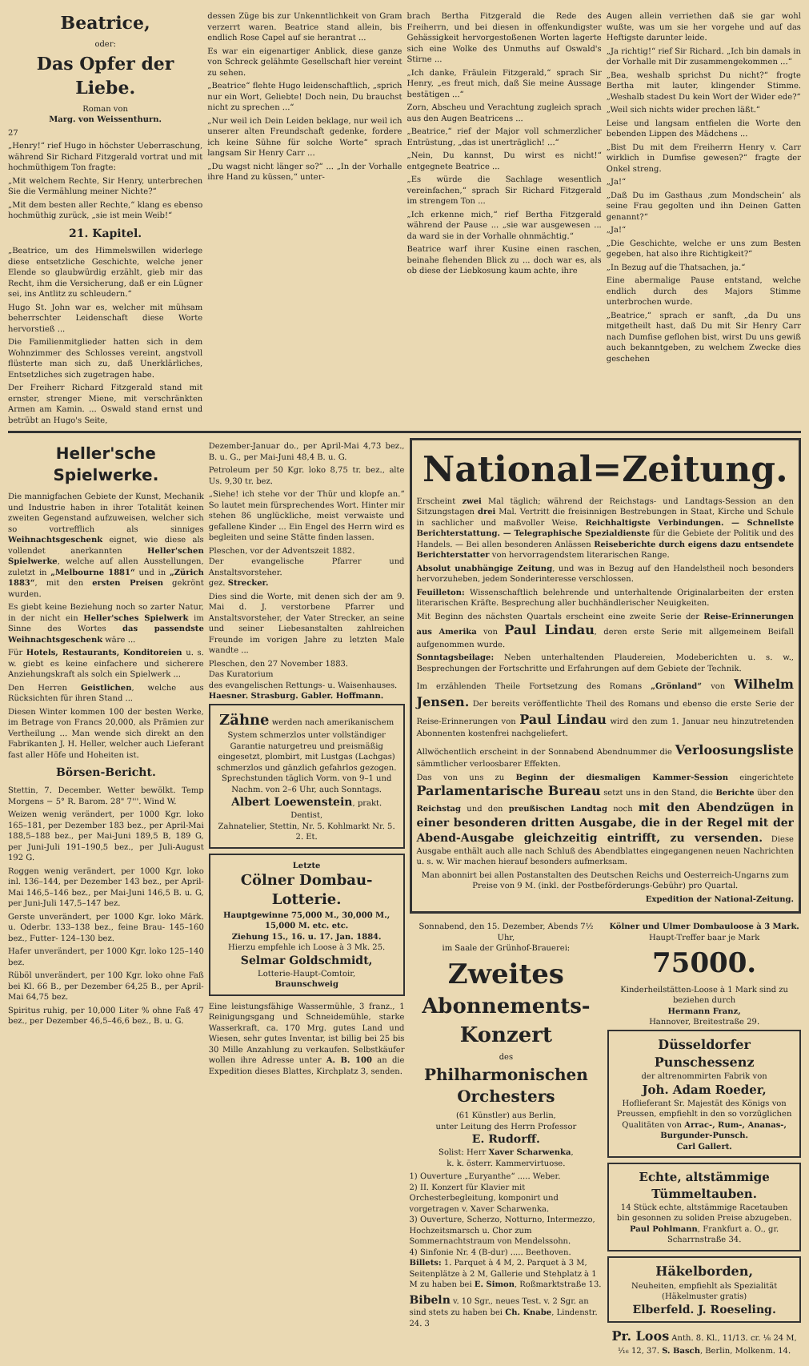Beatrice,
oder:
Das Opfer der Liebe.
Roman von
Marg. von Weissenthurn.
27
„Henry!“ rief Hugo in höchster Ueberraschung, während Sir Richard Fitzgerald vortrat und mit hochmüthigem Ton fragte:
„Mit welchem Rechte, Sir Henry, unterbrechen Sie die Vermählung meiner Nichte?“
„Mit dem besten aller Rechte,“ klang es ebenso hochmüthig zurück, „sie ist mein Weib!“
21. Kapitel.
„Beatrice, um des Himmelswillen widerlege diese entsetzliche Geschichte, welche jener Elende so glaubwürdig erzählt, gieb mir das Recht, ihm die Versicherung, daß er ein Lügner sei, ins Antlitz zu schleudern.“
Hugo St. John war es, welcher mit mühsam beherrschter Leidenschaft diese Worte hervorstieß ...
Die Familienmitglieder hatten sich in dem Wohnzimmer des Schlosses vereint, angstvoll flüsterte man sich zu, daß Unerklärliches, Entsetzliches sich zugetragen habe.
Der Freiherr Richard Fitzgerald stand mit ernster, strenger Miene, mit verschränkten Armen am Kamin. ... Oswald stand ernst und betrübt an Hugo's Seite,
dessen Züge bis zur Unkenntlichkeit von Gram verzerrt waren. Beatrice stand allein, bis endlich Rose Capel auf sie herantrat ...
Es war ein eigenartiger Anblick, diese ganze von Schreck gelähmte Gesellschaft hier vereint zu sehen.
„Beatrice“ flehte Hugo leidenschaftlich, „sprich nur ein Wort, Geliebte! Doch nein, Du brauchst nicht zu sprechen ...“
„Nur weil ich Dein Leiden beklage, nur weil ich unserer alten Freundschaft gedenke, fordere ich keine Sühne für solche Worte“ sprach langsam Sir Henry Carr ...
„Du wagst nicht länger so?“ ... „In der Vorhalle ihre Hand zu küssen,“ unter-
brach Bertha Fitzgerald die Rede des Freiherrn, und bei diesen in offenkundigster Gehässigkeit hervorgestoßenen Worten lagerte sich eine Wolke des Unmuths auf Oswald's Stirne ...
„Ich danke, Fräulein Fitzgerald,“ sprach Sir Henry, „es freut mich, daß Sie meine Aussage bestätigen ...“
Zorn, Abscheu und Verachtung zugleich sprach aus den Augen Beatricens ...
„Beatrice,“ rief der Major voll schmerzlicher Entrüstung, „das ist unerträglich! ...“
„Nein, Du kannst, Du wirst es nicht!“ entgegnete Beatrice ...
„Es würde die Sachlage wesentlich vereinfachen,“ sprach Sir Richard Fitzgerald im strengem Ton ...
„Ich erkenne mich,“ rief Bertha Fitzgerald während der Pause ... „sie war ausgewesen ... da ward sie in der Vorhalle ohnmächtig.“
Beatrice warf ihrer Kusine einen raschen, beinahe flehenden Blick zu ... doch war es, als ob diese der Liebkosung kaum achte, ihre
Augen allein verriethen daß sie gar wohl wußte, was um sie her vorgehe und auf das Heftigste darunter leide.
„Ja richtig!“ rief Sir Richard. „Ich bin damals in der Vorhalle mit Dir zusammengekommen ...“
„Bea, weshalb sprichst Du nicht?“ frogte Bertha mit lauter, klingender Stimme. „Weshalb stadest Du kein Wort der Wider ede?“
„Weil sich nichts wider prechen läßt.“
Leise und langsam entfielen die Worte den bebenden Lippen des Mädchens ...
„Bist Du mit dem Freiherrn Henry v. Carr wirklich in Dumfise gewesen?“ fragte der Onkel streng.
„Ja!“
„Daß Du im Gasthaus ‚zum Mondschein‘ als seine Frau gegolten und ihn Deinen Gatten genannt?“
„Ja!“
„Die Geschichte, welche er uns zum Besten gegeben, hat also ihre Richtigkeit?“
„In Bezug auf die Thatsachen, ja.“
Eine abermalige Pause entstand, welche endlich durch des Majors Stimme unterbrochen wurde.
„Beatrice,“ sprach er sanft, „da Du uns mitgetheilt hast, daß Du mit Sir Henry Carr nach Dumfise geflohen bist, wirst Du uns gewiß auch bekanntgeben, zu welchem Zwecke dies geschehen
Heller'sche Spielwerke.
Die mannigfachen Gebiete der Kunst, Mechanik und Industrie haben in ihrer Totalität keinen zweiten Gegenstand aufzuweisen, welcher sich so vortrefflich als sinniges Weihnachtsgeschenk eignet, wie diese als vollendet anerkannten Heller'schen Spielwerke, welche auf allen Ausstellungen, zuletzt in „Melbourne 1881“ und in „Zürich 1883“, mit den ersten Preisen gekrönt wurden.
Es giebt keine Beziehung noch so zarter Natur, in der nicht ein Heller'sches Spielwerk im Sinne des Wortes das passendste Weihnachtsgeschenk wäre ...
Für Hotels, Restaurants, Konditoreien u. s. w. giebt es keine einfachere und sicherere Anziehungskraft als solch ein Spielwerk ...
Den Herren Geistlichen, welche aus Rücksichten für ihren Stand ...
Diesen Winter kommen 100 der besten Werke, im Betrage von Francs 20,000, als Prämien zur Vertheilung ... Man wende sich direkt an den Fabrikanten J. H. Heller, welcher auch Lieferant fast aller Höfe und Hoheiten ist.
Börsen-Bericht.
Stettin, 7. December. Wetter bewölkt. Temp Morgens − 5° R. Barom. 28" 7'''. Wind W.
Weizen wenig verändert, per 1000 Kgr. loko 165–181, per Dezember 183 bez., per April-Mai 188,5–188 bez., per Mai-Juni 189,5 B, 189 G, per Juni-Juli 191–190,5 bez., per Juli-August 192 G.
Roggen wenig verändert, per 1000 Kgr. loko inl. 136–144, per Dezember 143 bez., per April-Mai 146,5–146 bez., per Mai-Juni 146,5 B. u. G, per Juni-Juli 147,5–147 bez.
Gerste unverändert, per 1000 Kgr. loko Märk. u. Oderbr. 133–138 bez., feine Brau- 145–160 bez., Futter- 124–130 bez.
Hafer unverändert, per 1000 Kgr. loko 125–140 bez.
Rüböl unverändert, per 100 Kgr. loko ohne Faß bei Kl. 66 B., per Dezember 64,25 B., per April-Mai 64,75 bez.
Spiritus ruhig, per 10,000 Liter % ohne Faß 47 bez., per Dezember 46,5–46,6 bez., B. u. G.
Dezember-Januar do., per April-Mai 4,73 bez., B. u. G., per Mai-Juni 48,4 B. u. G.
Petroleum per 50 Kgr. loko 8,75 tr. bez., alte Us. 9,30 tr. bez.
„Siehe! ich stehe vor der Thür und klopfe an.“ So lautet mein fürsprechendes Wort. Hinter mir stehen 86 unglückliche, meist verwaiste und gefallene Kinder ... Ein Engel des Herrn wird es begleiten und seine Stätte finden lassen.
Pleschen, vor der Adventszeit 1882.
Der evangelische Pfarrer und Anstaltsvorsteher.
gez. Strecker.
Dies sind die Worte, mit denen sich der am 9. Mai d. J. verstorbene Pfarrer und Anstaltsvorsteher, der Vater Strecker, an seine und seiner Liebesanstalten zahlreichen Freunde im vorigen Jahre zu letzten Male wandte ...
Pleschen, den 27 November 1883.
Das Kuratorium
des evangelischen Rettungs- u. Waisenhauses.
Haesner. Strasburg. Gabler. Hoffmann.
Zähne werden nach amerikanischem System schmerzlos unter vollständiger Garantie naturgetreu und preismäßig eingesetzt, plombirt, mit Lustgas (Lachgas) schmerzlos und gänzlich gefahrlos gezogen. Sprechstunden täglich Vorm. von 9–1 und Nachm. von 2–6 Uhr, auch Sonntags.
Albert Loewenstein, prakt. Dentist,
Zahnatelier, Stettin, Nr. 5. Kohlmarkt Nr. 5. 2. Et.
Letzte
Cölner Dombau-Lotterie.
Hauptgewinne 75,000 M., 30,000 M., 15,000 M. etc. etc.
Ziehung 15., 16. u. 17. Jan. 1884.
Hierzu empfehle ich Loose à 3 Mk. 25.
Selmar Goldschmidt,
Lotterie-Haupt-Comtoir,
Braunschweig
Eine leistungsfähige Wassermühle, 3 franz., 1 Reinigungsgang und Schneidemühle, starke Wasserkraft, ca. 170 Mrg. gutes Land und Wiesen, sehr gutes Inventar, ist billig bei 25 bis 30 Mille Anzahlung zu verkaufen. Selbstkäufer wollen ihre Adresse unter A. B. 100 an die Expedition dieses Blattes, Kirchplatz 3, senden.
National=Zeitung.
Erscheint zwei Mal täglich; während der Reichstags- und Landtags-Session an den Sitzungstagen drei Mal. Vertritt die freisinnigen Bestrebungen in Staat, Kirche und Schule in sachlicher und maßvoller Weise. Reichhaltigste Verbindungen. — Schnellste Berichterstattung. — Telegraphische Spezialdienste für die Gebiete der Politik und des Handels. — Bei allen besonderen Anlässen Reiseberichte durch eigens dazu entsendete Berichterstatter von hervorragendstem literarischen Range.
Absolut unabhängige Zeitung, und was in Bezug auf den Handelstheil noch besonders hervorzuheben, jedem Sonderinteresse verschlossen.
Feuilleton: Wissenschaftlich belehrende und unterhaltende Originalarbeiten der ersten literarischen Kräfte. Besprechung aller buchhändlerischer Neuigkeiten.
Mit Beginn des nächsten Quartals erscheint eine zweite Serie der Reise-Erinnerungen aus Amerika von Paul Lindau, deren erste Serie mit allgemeinem Beifall aufgenommen wurde.
Sonntagsbeilage: Neben unterhaltenden Plaudereien, Modeberichten u. s. w., Besprechungen der Fortschritte und Erfahrungen auf dem Gebiete der Technik.
Im erzählenden Theile Fortsetzung des Romans „Grönland“ von Wilhelm Jensen. Der bereits veröffentlichte Theil des Romans und ebenso die erste Serie der Reise-Erinnerungen von Paul Lindau wird den zum 1. Januar neu hinzutretenden Abonnenten kostenfrei nachgeliefert.
Allwöchentlich erscheint in der Sonnabend Abendnummer die Verloosungsliste sämmtlicher verloosbarer Effekten.
Das von uns zu Beginn der diesmaligen Kammer-Session eingerichtete Parlamentarische Bureau setzt uns in den Stand, die Berichte über den Reichstag und den preußischen Landtag noch mit den Abendzügen in einer besonderen dritten Ausgabe, die in der Regel mit der Abend-Ausgabe gleichzeitig eintrifft, zu versenden. Diese Ausgabe enthält auch alle nach Schluß des Abendblattes eingegangenen neuen Nachrichten u. s. w. Wir machen hierauf besonders aufmerksam.
Man abonnirt bei allen Postanstalten des Deutschen Reichs und Oesterreich-Ungarns zum Preise von 9 M. (inkl. der Postbeförderungs-Gebühr) pro Quartal.
Expedition der National-Zeitung.
Sonnabend, den 15. Dezember, Abends 7½ Uhr,
im Saale der Grünhof-Brauerei:
Zweites
Abonnements-Konzert
des
Philharmonischen Orchesters
(61 Künstler) aus Berlin,
unter Leitung des Herrn Professor
E. Rudorff.
Solist: Herr Xaver Scharwenka,
k. k. österr. Kammervirtuose.
1) Ouverture „Euryanthe“ ..... Weber.
2) II. Konzert für Klavier mit Orchesterbegleitung, komponirt und vorgetragen v. Xaver Scharwenka.
3) Ouverture, Scherzo, Notturno, Intermezzo, Hochzeitsmarsch u. Chor zum Sommernachtstraum von Mendelssohn.
4) Sinfonie Nr. 4 (B-dur) ..... Beethoven.
Billets: 1. Parquet à 4 M, 2. Parquet à 3 M, Seitenplätze à 2 M, Gallerie und Stehplatz à 1 M zu haben bei E. Simon, Roßmarktstraße 13.
Bibeln v. 10 Sgr., neues Test. v. 2 Sgr. an sind stets zu haben bei Ch. Knabe, Lindenstr. 24. 3
Kölner und Ulmer Dombauloose à 3 Mark.
Haupt-Treffer baar je Mark
75000.
Kinderheilstätten-Loose à 1 Mark sind zu beziehen durch
Hermann Franz,
Hannover, Breitestraße 29.
Düsseldorfer Punschessenz
der altrenommirten Fabrik von
Joh. Adam Roeder,
Hoflieferant Sr. Majestät des Königs von Preussen, empfiehlt in den so vorzüglichen Qualitäten von Arrac-, Rum-, Ananas-, Burgunder-Punsch.
Carl Gallert.
Echte, altstämmige Tümmeltauben.
14 Stück echte, altstämmige Racetauben bin gesonnen zu soliden Preise abzugeben.
Paul Pohlmann, Frankfurt a. O., gr. Scharrnstraße 34.
Häkelborden,
Neuheiten, empfiehlt als Spezialität (Häkelmuster gratis)
Elberfeld. J. Roeseling.
Pr. Loos Anth. 8. Kl., 11/13. cr. ⅛ 24 M, ¹⁄₁₆ 12, 37. S. Basch, Berlin, Molkenm. 14.